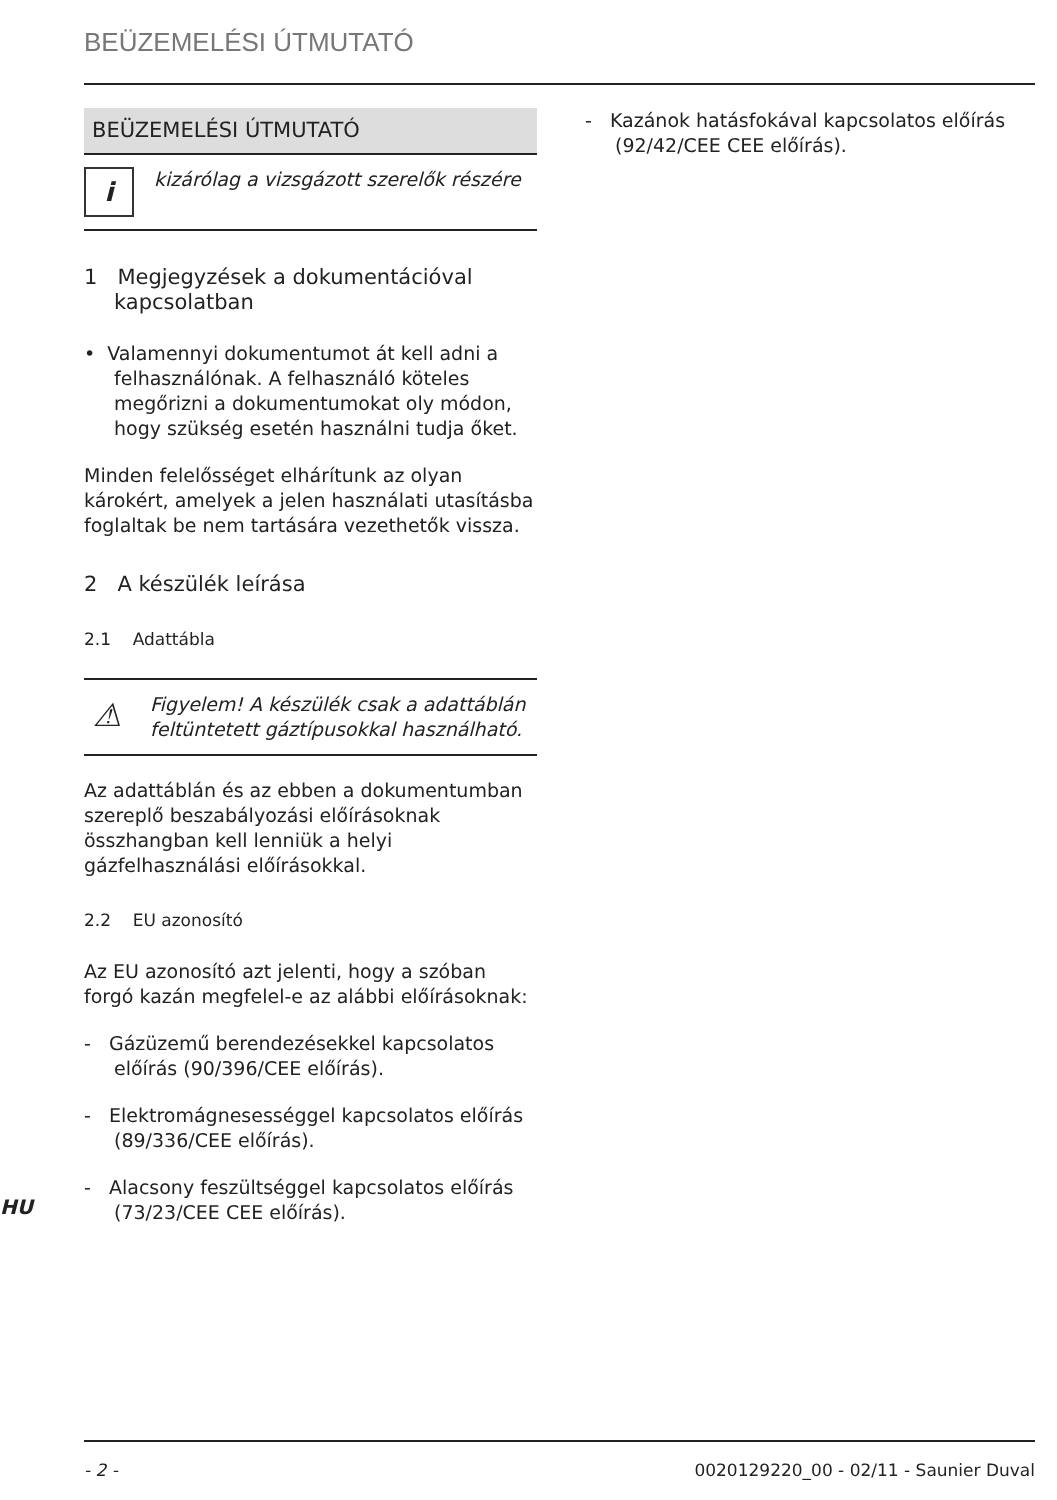BEÜZEMELÉSI ÚTMUTATÓ
BEÜZEMELÉSI ÚTMUTATÓ
i
kizárólag a vizsgázott szerelők részére
1 Megjegyzések a dokumentációval kapcsolatban
• Valamennyi dokumentumot át kell adni a felhasználónak. A felhasználó köteles megőrizni a dokumentumokat oly módon, hogy szükség esetén használni tudja őket.
Minden felelősséget elhárítunk az olyan károkért, amelyek a jelen használati utasításba foglaltak be nem tartására vezethetők vissza.
2 A készülék leírása
2.1 Adattábla
⚠
Figyelem! A készülék csak a adattáblán feltüntetett gáztípusokkal használható.
Az adattáblán és az ebben a dokumentumban szereplő beszabályozási előírásoknak összhangban kell lenniük a helyi gázfelhasználási előírásokkal.
2.2 EU azonosító
Az EU azonosító azt jelenti, hogy a szóban forgó kazán megfelel-e az alábbi előírásoknak:
- Gázüzemű berendezésekkel kapcsolatos előírás (90/396/CEE előírás).
- Elektromágnesességgel kapcsolatos előírás (89/336/CEE előírás).
- Alacsony feszültséggel kapcsolatos előírás (73/23/CEE CEE előírás).
- Kazánok hatásfokával kapcsolatos előírás (92/42/CEE CEE előírás).
HU
- 2 - 0020129220_00 - 02/11 - Saunier Duval